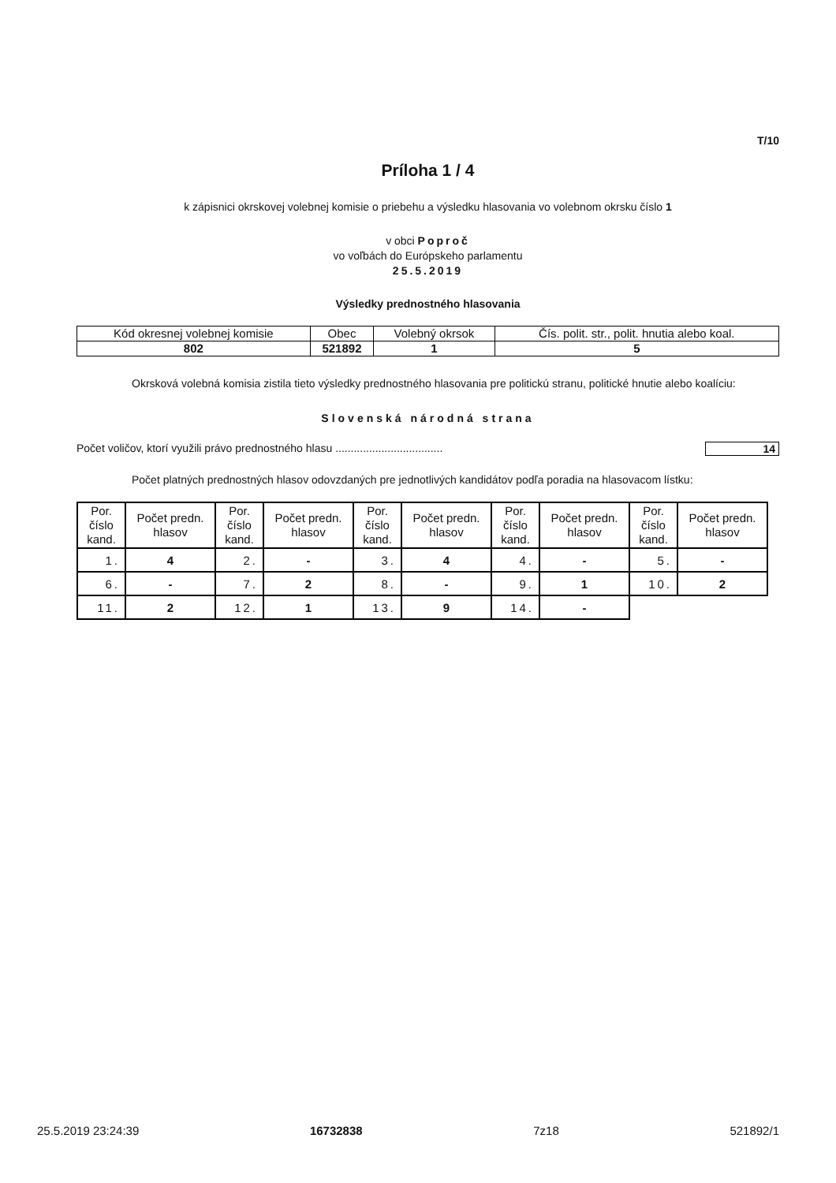T/10
Príloha 1 / 4
k zápisnici okrskovej volebnej komisie o priebehu a výsledku hlasovania vo volebnom okrsku číslo 1
v obci Poproč
vo voľbách do Európskeho parlamentu
25.5.2019
Výsledky prednostného hlasovania
| Kód okresnej volebnej komisie | Obec | Volebný okrsok | Čís. polit. str., polit. hnutia alebo koal. |
| 802 | 521892 | 1 | 5 |
Okrsková volebná komisia zistila tieto výsledky prednostného hlasovania pre politickú stranu, politické hnutie alebo koalíciu:
Slovenská národná strana
Počet voličov, ktorí využili právo prednostného hlasu ................................... 14
Počet platných prednostných hlasov odovzdaných pre jednotlivých kandidátov podľa poradia na hlasovacom lístku:
| Por. číslo kand. | Počet predn. hlasov | Por. číslo kand. | Počet predn. hlasov | Por. číslo kand. | Počet predn. hlasov | Por. číslo kand. | Počet predn. hlasov | Por. číslo kand. | Počet predn. hlasov |
| --- | --- | --- | --- | --- | --- | --- | --- | --- | --- |
| 1. | 4 | 2. | - | 3. | 4 | 4. | - | 5. | - |
| 6. | - | 7. | 2 | 8. | - | 9. | 1 | 10. | 2 |
| 11. | 2 | 12. | 1 | 13. | 9 | 14. | - | | |
25.5.2019 23:24:39 16732838 7z18 521892/1